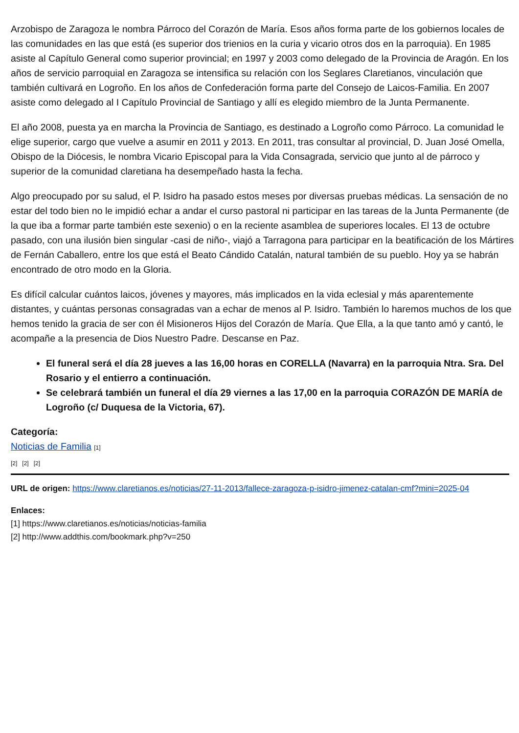Arzobispo de Zaragoza le nombra Párroco del Corazón de María. Esos años forma parte de los gobiernos locales de las comunidades en las que está (es superior dos trienios en la curia y vicario otros dos en la parroquia). En 1985 asiste al Capítulo General como superior provincial; en 1997 y 2003 como delegado de la Provincia de Aragón. En los años de servicio parroquial en Zaragoza se intensifica su relación con los Seglares Claretianos, vinculación que también cultivará en Logroño. En los años de Confederación forma parte del Consejo de Laicos-Familia. En 2007 asiste como delegado al I Capítulo Provincial de Santiago y allí es elegido miembro de la Junta Permanente.
El año 2008, puesta ya en marcha la Provincia de Santiago, es destinado a Logroño como Párroco. La comunidad le elige superior, cargo que vuelve a asumir en 2011 y 2013. En 2011, tras consultar al provincial, D. Juan José Omella, Obispo de la Diócesis, le nombra Vicario Episcopal para la Vida Consagrada, servicio que junto al de párroco y superior de la comunidad claretiana ha desempeñado hasta la fecha.
Algo preocupado por su salud, el P. Isidro ha pasado estos meses por diversas pruebas médicas. La sensación de no estar del todo bien no le impidió echar a andar el curso pastoral ni participar en las tareas de la Junta Permanente (de la que iba a formar parte también este sexenio) o en la reciente asamblea de superiores locales. El 13 de octubre pasado, con una ilusión bien singular -casi de niño-, viajó a Tarragona para participar en la beatificación de los Mártires de Fernán Caballero, entre los que está el Beato Cándido Catalán, natural también de su pueblo. Hoy ya se habrán encontrado de otro modo en la Gloria.
Es difícil calcular cuántos laicos, jóvenes y mayores, más implicados en la vida eclesial y más aparentemente distantes, y cuántas personas consagradas van a echar de menos al P. Isidro. También lo haremos muchos de los que hemos tenido la gracia de ser con él Misioneros Hijos del Corazón de María. Que Ella, a la que tanto amó y cantó, le acompañe a la presencia de Dios Nuestro Padre. Descanse en Paz.
El funeral será el día 28 jueves a las 16,00 horas en CORELLA (Navarra) en la parroquia Ntra. Sra. Del Rosario y el entierro a continuación.
Se celebrará también un funeral el día 29 viernes a las 17,00 en la parroquia CORAZÓN DE MARÍA de Logroño (c/ Duquesa de la Victoria, 67).
Categoría:
Noticias de Familia [1]
[2] [2] [2]
URL de origen: https://www.claretianos.es/noticias/27-11-2013/fallece-zaragoza-p-isidro-jimenez-catalan-cmf?mini=2025-04
Enlaces:
[1] https://www.claretianos.es/noticias/noticias-familia
[2] http://www.addthis.com/bookmark.php?v=250